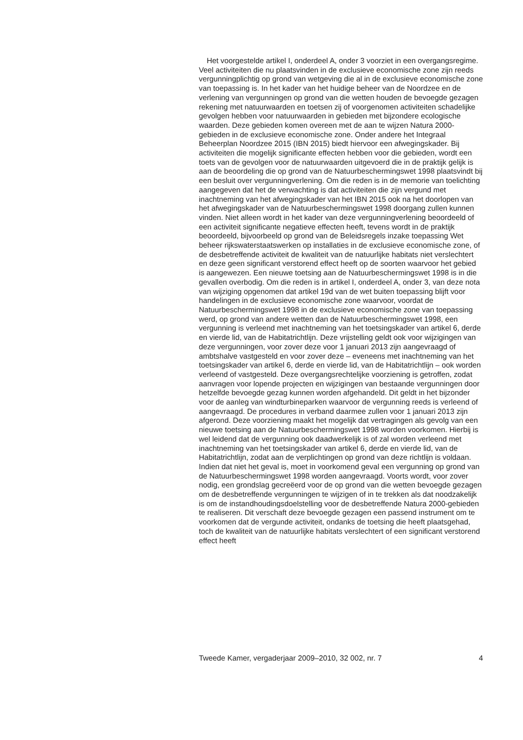Het voorgestelde artikel I, onderdeel A, onder 3 voorziet in een overgangsregime. Veel activiteiten die nu plaatsvinden in de exclusieve economische zone zijn reeds vergunningplichtig op grond van wetgeving die al in de exclusieve economische zone van toepassing is. In het kader van het huidige beheer van de Noordzee en de verlening van vergunningen op grond van die wetten houden de bevoegde gezagen rekening met natuurwaarden en toetsen zij of voorgenomen activiteiten schadelijke gevolgen hebben voor natuurwaarden in gebieden met bijzondere ecologische waarden. Deze gebieden komen overeen met de aan te wijzen Natura 2000-gebieden in de exclusieve economische zone. Onder andere het Integraal Beheerplan Noordzee 2015 (IBN 2015) biedt hiervoor een afwegingskader. Bij activiteiten die mogelijk significante effecten hebben voor die gebieden, wordt een toets van de gevolgen voor de natuurwaarden uitgevoerd die in de praktijk gelijk is aan de beoordeling die op grond van de Natuurbeschermingswet 1998 plaatsvindt bij een besluit over vergunningverlening. Om die reden is in de memorie van toelichting aangegeven dat het de verwachting is dat activiteiten die zijn vergund met inachtneming van het afwegingskader van het IBN 2015 ook na het doorlopen van het afwegingskader van de Natuurbeschermingswet 1998 doorgang zullen kunnen vinden. Niet alleen wordt in het kader van deze vergunningverlening beoordeeld of een activiteit significante negatieve effecten heeft, tevens wordt in de praktijk beoordeeld, bijvoorbeeld op grond van de Beleidsregels inzake toepassing Wet beheer rijkswaterstaatswerken op installaties in de exclusieve economische zone, of de desbetreffende activiteit de kwaliteit van de natuurlijke habitats niet verslechtert en deze geen significant verstorend effect heeft op de soorten waarvoor het gebied is aangewezen. Een nieuwe toetsing aan de Natuurbeschermingswet 1998 is in die gevallen overbodig. Om die reden is in artikel I, onderdeel A, onder 3, van deze nota van wijziging opgenomen dat artikel 19d van de wet buiten toepassing blijft voor handelingen in de exclusieve economische zone waarvoor, voordat de Natuurbeschermingswet 1998 in de exclusieve economische zone van toepassing werd, op grond van andere wetten dan de Natuurbeschermingswet 1998, een vergunning is verleend met inachtneming van het toetsingskader van artikel 6, derde en vierde lid, van de Habitatrichtlijn. Deze vrijstelling geldt ook voor wijzigingen van deze vergunningen, voor zover deze voor 1 januari 2013 zijn aangevraagd of ambtshalve vastgesteld en voor zover deze – eveneens met inachtneming van het toetsingskader van artikel 6, derde en vierde lid, van de Habitatrichtlijn – ook worden verleend of vastgesteld. Deze overgangsrechtelijke voorziening is getroffen, zodat aanvragen voor lopende projecten en wijzigingen van bestaande vergunningen door hetzelfde bevoegde gezag kunnen worden afgehandeld. Dit geldt in het bijzonder voor de aanleg van windturbineparken waarvoor de vergunning reeds is verleend of aangevraagd. De procedures in verband daarmee zullen voor 1 januari 2013 zijn afgerond. Deze voorziening maakt het mogelijk dat vertragingen als gevolg van een nieuwe toetsing aan de Natuurbeschermingswet 1998 worden voorkomen. Hierbij is wel leidend dat de vergunning ook daadwerkelijk is of zal worden verleend met inachtneming van het toetsingskader van artikel 6, derde en vierde lid, van de Habitatrichtlijn, zodat aan de verplichtingen op grond van deze richtlijn is voldaan. Indien dat niet het geval is, moet in voorkomend geval een vergunning op grond van de Natuurbeschermingswet 1998 worden aangevraagd. Voorts wordt, voor zover nodig, een grondslag gecreëerd voor de op grond van die wetten bevoegde gezagen om de desbetreffende vergunningen te wijzigen of in te trekken als dat noodzakelijk is om de instandhoudingsdoelstelling voor de desbetreffende Natura 2000-gebieden te realiseren. Dit verschaft deze bevoegde gezagen een passend instrument om te voorkomen dat de vergunde activiteit, ondanks de toetsing die heeft plaatsgehad, toch de kwaliteit van de natuurlijke habitats verslechtert of een significant verstorend effect heeft
Tweede Kamer, vergaderjaar 2009–2010, 32 002, nr. 7 4